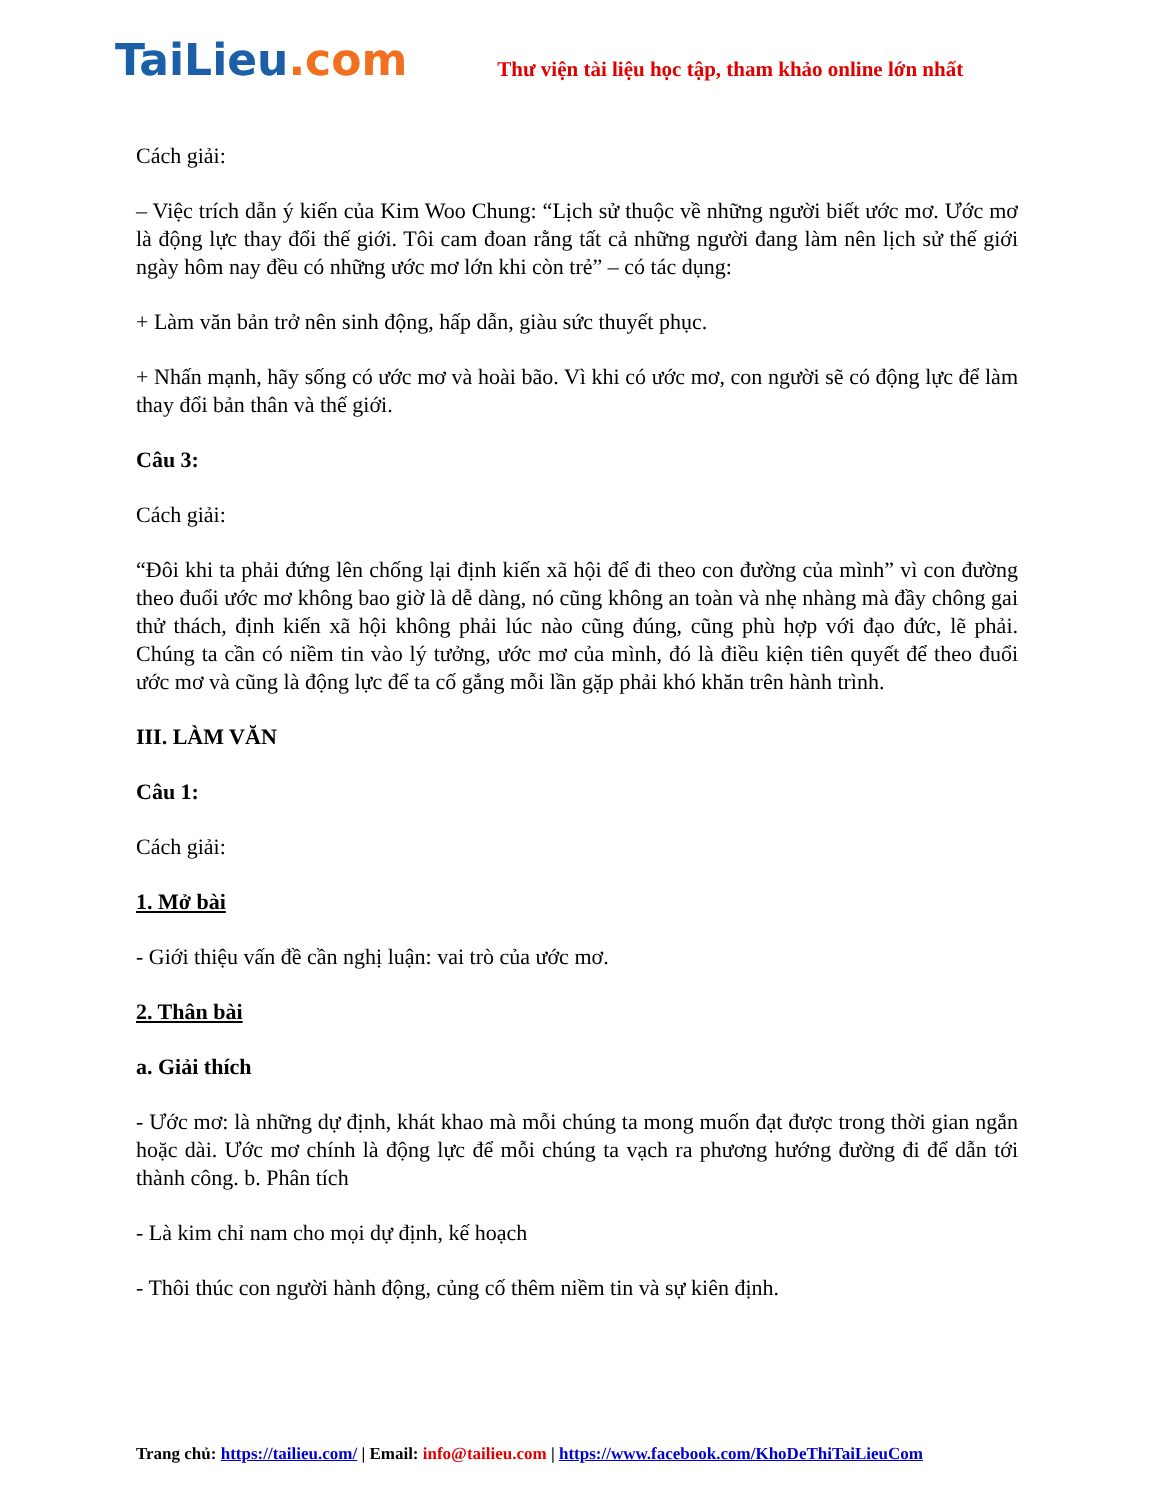TaiLieu.com
Thư viện tài liệu học tập, tham khảo online lớn nhất
Cách giải:
– Việc trích dẫn ý kiến của Kim Woo Chung: “Lịch sử thuộc về những người biết ước mơ. Ước mơ là động lực thay đổi thế giới. Tôi cam đoan rằng tất cả những người đang làm nên lịch sử thế giới ngày hôm nay đều có những ước mơ lớn khi còn trẻ” – có tác dụng:
+ Làm văn bản trở nên sinh động, hấp dẫn, giàu sức thuyết phục.
+ Nhấn mạnh, hãy sống có ước mơ và hoài bão. Vì khi có ước mơ, con người sẽ có động lực để làm thay đổi bản thân và thế giới.
Câu 3:
Cách giải:
“Đôi khi ta phải đứng lên chống lại định kiến xã hội để đi theo con đường của mình” vì con đường theo đuổi ước mơ không bao giờ là dễ dàng, nó cũng không an toàn và nhẹ nhàng mà đầy chông gai thử thách, định kiến xã hội không phải lúc nào cũng đúng, cũng phù hợp với đạo đức, lẽ phải. Chúng ta cần có niềm tin vào lý tưởng, ước mơ của mình, đó là điều kiện tiên quyết để theo đuổi ước mơ và cũng là động lực để ta cố gắng mỗi lần gặp phải khó khăn trên hành trình.
III. LÀM VĂN
Câu 1:
Cách giải:
1. Mở bài
- Giới thiệu vấn đề cần nghị luận: vai trò của ước mơ.
2. Thân bài
a. Giải thích
- Ước mơ: là những dự định, khát khao mà mỗi chúng ta mong muốn đạt được trong thời gian ngắn hoặc dài. Ước mơ chính là động lực để mỗi chúng ta vạch ra phương hướng đường đi để dẫn tới thành công. b. Phân tích
- Là kim chỉ nam cho mọi dự định, kế hoạch
- Thôi thúc con người hành động, củng cố thêm niềm tin và sự kiên định.
Trang chủ: https://tailieu.com/ | Email: info@tailieu.com | https://www.facebook.com/KhoDeThiTaiLieuCom